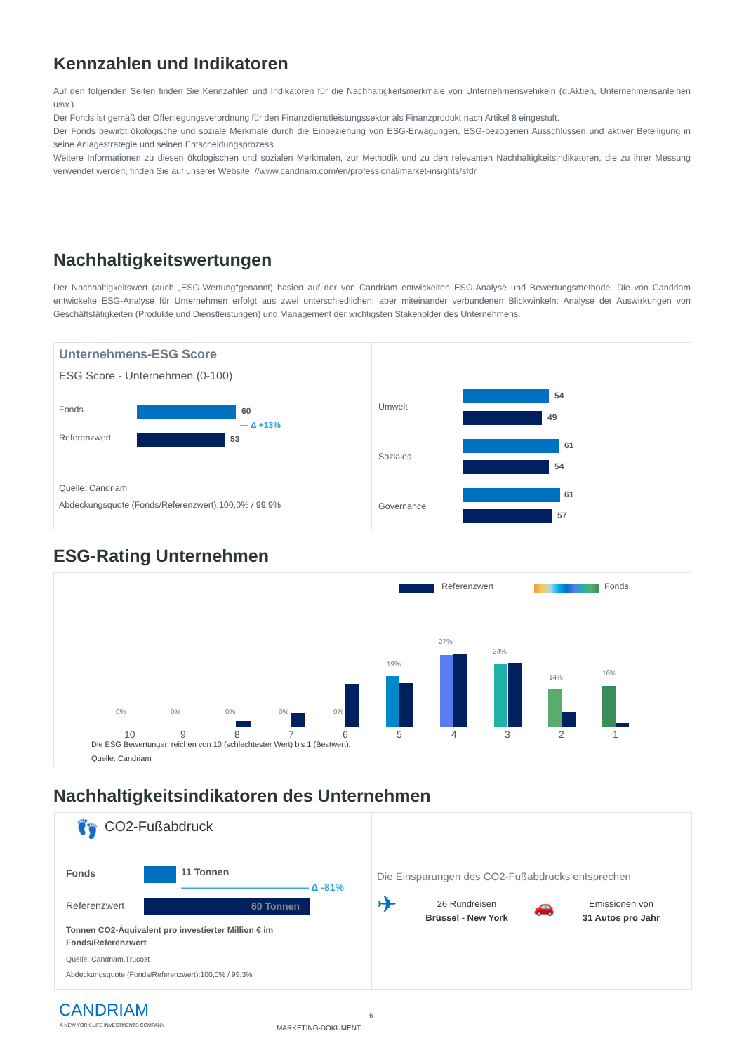Kennzahlen und Indikatoren
Auf den folgenden Seiten finden Sie Kennzahlen und Indikatoren für die Nachhaltigkeitsmerkmale von Unternehmensvehikeln (d.Aktien, Unternehmensanleihen usw.).
Der Fonds ist gemäß der Offenlegungsverordnung für den Finanzdienstleistungssektor als Finanzprodukt nach Artikel 8 eingestuft.
Der Fonds bewirbt ökologische und soziale Merkmale durch die Einbeziehung von ESG-Erwägungen, ESG-bezogenen Ausschlüssen und aktiver Beteiligung in seine Anlagestrategie und seinen Entscheidungsprozess.
Weitere Informationen zu diesen ökologischen und sozialen Merkmalen, zur Methodik und zu den relevanten Nachhaltigkeitsindikatoren, die zu ihrer Messung verwendet werden, finden Sie auf unserer Website: //www.candriam.com/en/professional/market-insights/sfdr
Nachhaltigkeitswertungen
Der Nachhaltigkeitswert (auch „ESG-Wertung“genannt) basiert auf der von Candriam entwickelten ESG-Analyse und Bewertungsmethode. Die von Candriam entwickelte ESG-Analyse für Unternehmen erfolgt aus zwei unterschiedlichen, aber miteinander verbundenen Blickwinkeln: Analyse der Auswirkungen von Geschäftstätigkeiten (Produkte und Dienstleistungen) und Management der wichtigsten Stakeholder des Unternehmens.
Unternehmens-ESG Score
ESG Score - Unternehmen (0-100)
Fonds 60
— Δ +13%
Referenzwert 53
Quelle: Candriam
Abdeckungsquote (Fonds/Referenzwert):100,0% / 99,9%
Umwelt
54
49
Soziales
61
54
Governance
61
57
ESG-Rating Unternehmen
Referenzwert Fonds
0% 0% 0% 0% 0%
19%
27%
24%
14%
16%
10 9 8 7 6 5 4 3 2 1
Die ESG Bewertungen reichen von 10 (schlechtester Wert) bis 1 (Bestwert).
Quelle: Candriam
Nachhaltigkeitsindikatoren des Unternehmen
👣 CO2-Fußabdruck
Fonds 11 Tonnen
————————————— Δ -81%
Referenzwert 60 Tonnen
Tonnen CO2-Äquivalent pro investierter Million € im Fonds/Referenzwert
Quelle: Candriam,Trucost
Abdeckungsquote (Fonds/Referenzwert):100,0% / 99,3%
Die Einsparungen des CO2-Fußabdrucks entsprechen
✈
26 Rundreisen
Brüssel - New York
🚗
Emissionen von
31 Autos pro Jahr
CANDRIAM
A NEW YORK LIFE INVESTMENTS COMPANY
6
MARKETING-DOKUMENT.